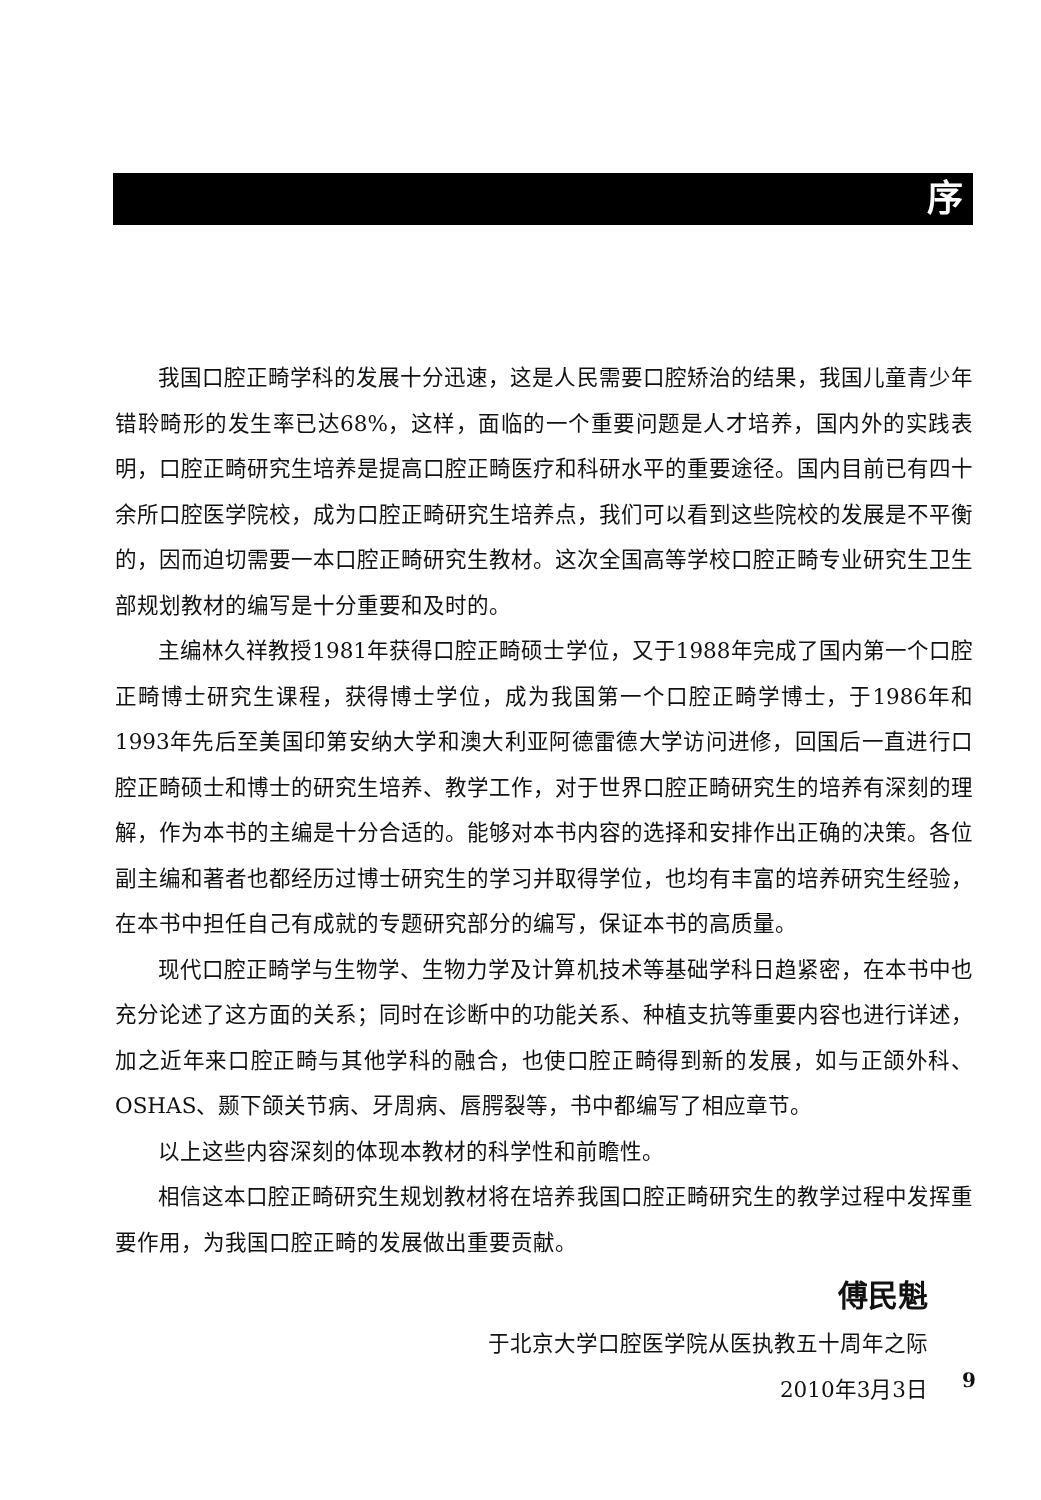序
我国口腔正畸学科的发展十分迅速，这是人民需要口腔矫治的结果，我国儿童青少年错聆畸形的发生率已达68%，这样，面临的一个重要问题是人才培养，国内外的实践表明，口腔正畸研究生培养是提高口腔正畸医疗和科研水平的重要途径。国内目前已有四十余所口腔医学院校，成为口腔正畸研究生培养点，我们可以看到这些院校的发展是不平衡的，因而迫切需要一本口腔正畸研究生教材。这次全国高等学校口腔正畸专业研究生卫生部规划教材的编写是十分重要和及时的。
主编林久祥教授1981年获得口腔正畸硕士学位，又于1988年完成了国内第一个口腔正畸博士研究生课程，获得博士学位，成为我国第一个口腔正畸学博士，于1986年和1993年先后至美国印第安纳大学和澳大利亚阿德雷德大学访问进修，回国后一直进行口腔正畸硕士和博士的研究生培养、教学工作，对于世界口腔正畸研究生的培养有深刻的理解，作为本书的主编是十分合适的。能够对本书内容的选择和安排作出正确的决策。各位副主编和著者也都经历过博士研究生的学习并取得学位，也均有丰富的培养研究生经验，在本书中担任自己有成就的专题研究部分的编写，保证本书的高质量。
现代口腔正畸学与生物学、生物力学及计算机技术等基础学科日趋紧密，在本书中也充分论述了这方面的关系；同时在诊断中的功能关系、种植支抗等重要内容也进行详述，加之近年来口腔正畸与其他学科的融合，也使口腔正畸得到新的发展，如与正颌外科、OSHAS、颞下颌关节病、牙周病、唇腭裂等，书中都编写了相应章节。
以上这些内容深刻的体现本教材的科学性和前瞻性。
相信这本口腔正畸研究生规划教材将在培养我国口腔正畸研究生的教学过程中发挥重要作用，为我国口腔正畸的发展做出重要贡献。
傅民魁
于北京大学口腔医学院从医执教五十周年之际
2010年3月3日
9